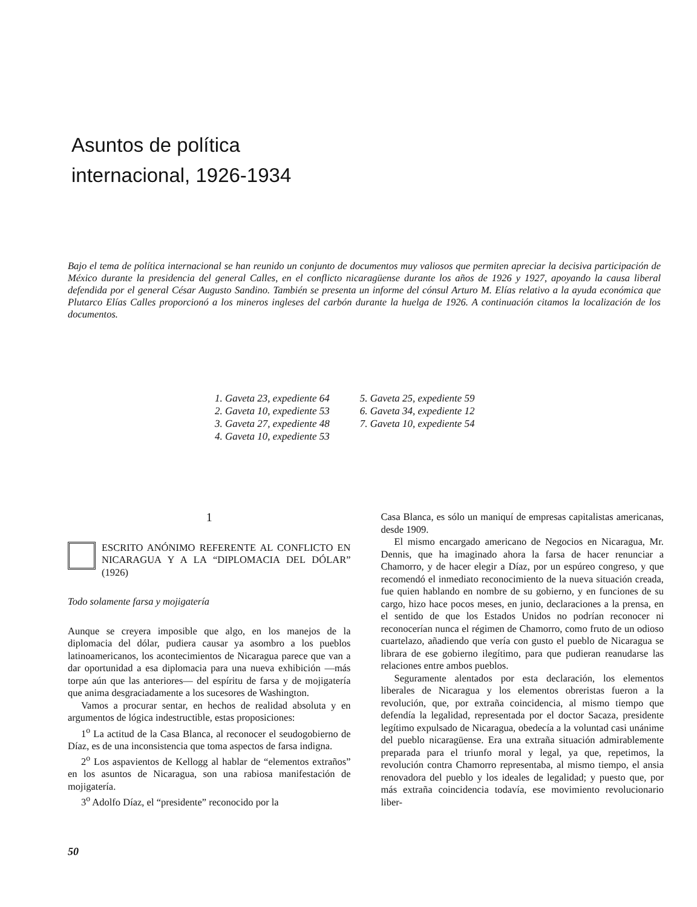Asuntos de política
internacional, 1926-1934
Bajo el tema de política internacional se han reunido un conjunto de documentos muy valiosos que permiten apreciar la decisiva participación de México durante la presidencia del general Calles, en el conflicto nicaragüense durante los años de 1926 y 1927, apoyando la causa liberal defendida por el general César Augusto Sandino. También se presenta un informe del cónsul Arturo M. Elías relativo a la ayuda económica que Plutarco Elías Calles proporcionó a los mineros ingleses del carbón durante la huelga de 1926. A continuación citamos la localización de los documentos.
1. Gaveta 23, expediente 64
2. Gaveta 10, expediente 53
3. Gaveta 27, expediente 48
4. Gaveta 10, expediente 53
5. Gaveta 25, expediente 59
6. Gaveta 34, expediente 12
7. Gaveta 10, expediente 54
1
ESCRITO ANÓNIMO REFERENTE AL CONFLICTO EN NICARAGUA Y A LA “DIPLOMACIA DEL DÓLAR” (1926)
Todo solamente farsa y mojigatería
Aunque se creyera imposible que algo, en los manejos de la diplomacia del dólar, pudiera causar ya asombro a los pueblos latinoamericanos, los acontecimientos de Nicaragua parece que van a dar oportunidad a esa diplomacia para una nueva exhibición —más torpe aún que las anteriores— del espíritu de farsa y de mojigatería que anima desgraciadamente a los sucesores de Washington.
Vamos a procurar sentar, en hechos de realidad absoluta y en argumentos de lógica indestructible, estas proposiciones:
1<sup>o</sup> La actitud de la Casa Blanca, al reconocer el seudogobierno de Díaz, es de una inconsistencia que toma aspectos de farsa indigna.
2<sup>o</sup> Los aspavientos de Kellogg al hablar de “elementos extraños” en los asuntos de Nicaragua, son una rabiosa manifestación de mojigatería.
3<sup>o</sup> Adolfo Díaz, el “presidente” reconocido por la
Casa Blanca, es sólo un maniquí de empresas capitalistas americanas, desde 1909.
El mismo encargado americano de Negocios en Nicaragua, Mr. Dennis, que ha imaginado ahora la farsa de hacer renunciar a Chamorro, y de hacer elegir a Díaz, por un espúreo congreso, y que recomendó el inmediato reconocimiento de la nueva situación creada, fue quien hablando en nombre de su gobierno, y en funciones de su cargo, hizo hace pocos meses, en junio, declaraciones a la prensa, en el sentido de que los Estados Unidos no podrían reconocer ni reconocerían nunca el régimen de Chamorro, como fruto de un odioso cuartelazo, añadiendo que vería con gusto el pueblo de Nicaragua se librara de ese gobierno ilegítimo, para que pudieran reanudarse las relaciones entre ambos pueblos.
Seguramente alentados por esta declaración, los elementos liberales de Nicaragua y los elementos obreristas fueron a la revolución, que, por extraña coincidencia, al mismo tiempo que defendía la legalidad, representada por el doctor Sacaza, presidente legítimo expulsado de Nicaragua, obedecía a la voluntad casi unánime del pueblo nicaragüense. Era una extraña situación admirablemente preparada para el triunfo moral y legal, ya que, repetimos, la revolución contra Chamorro representaba, al mismo tiempo, el ansia renovadora del pueblo y los ideales de legalidad; y puesto que, por más extraña coincidencia todavía, ese movimiento revolucionario liber-
50